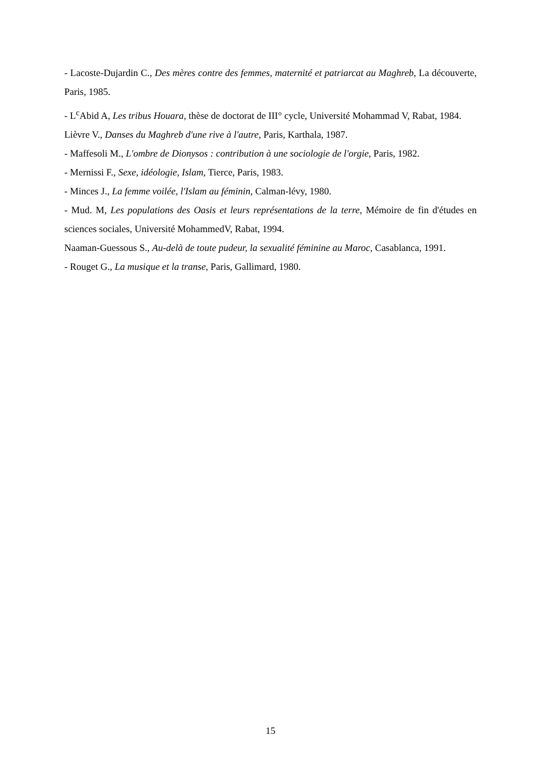- Lacoste-Dujardin C., Des mères contre des femmes, maternité et patriarcat au Maghreb, La découverte, Paris, 1985.
- L<sup>c</sup>Abid A, Les tribus Houara, thèse de doctorat de III° cycle, Université Mohammad V, Rabat, 1984.
Lièvre V., Danses du Maghreb d'une rive à l'autre, Paris, Karthala, 1987.
- Maffesoli M., L'ombre de Dionysos : contribution à une sociologie de l'orgie, Paris, 1982.
- Mernissi F., Sexe, idéologie, Islam, Tierce, Paris, 1983.
- Minces J., La femme voilée, l'Islam au féminin, Calman-lévy, 1980.
- Mud. M, Les populations des Oasis et leurs représentations de la terre, Mémoire de fin d'études en sciences sociales, Université MohammedV, Rabat, 1994.
Naaman-Guessous S., Au-delà de toute pudeur, la sexualité féminine au Maroc, Casablanca, 1991.
- Rouget G., La musique et la transe, Paris, Gallimard, 1980.
15